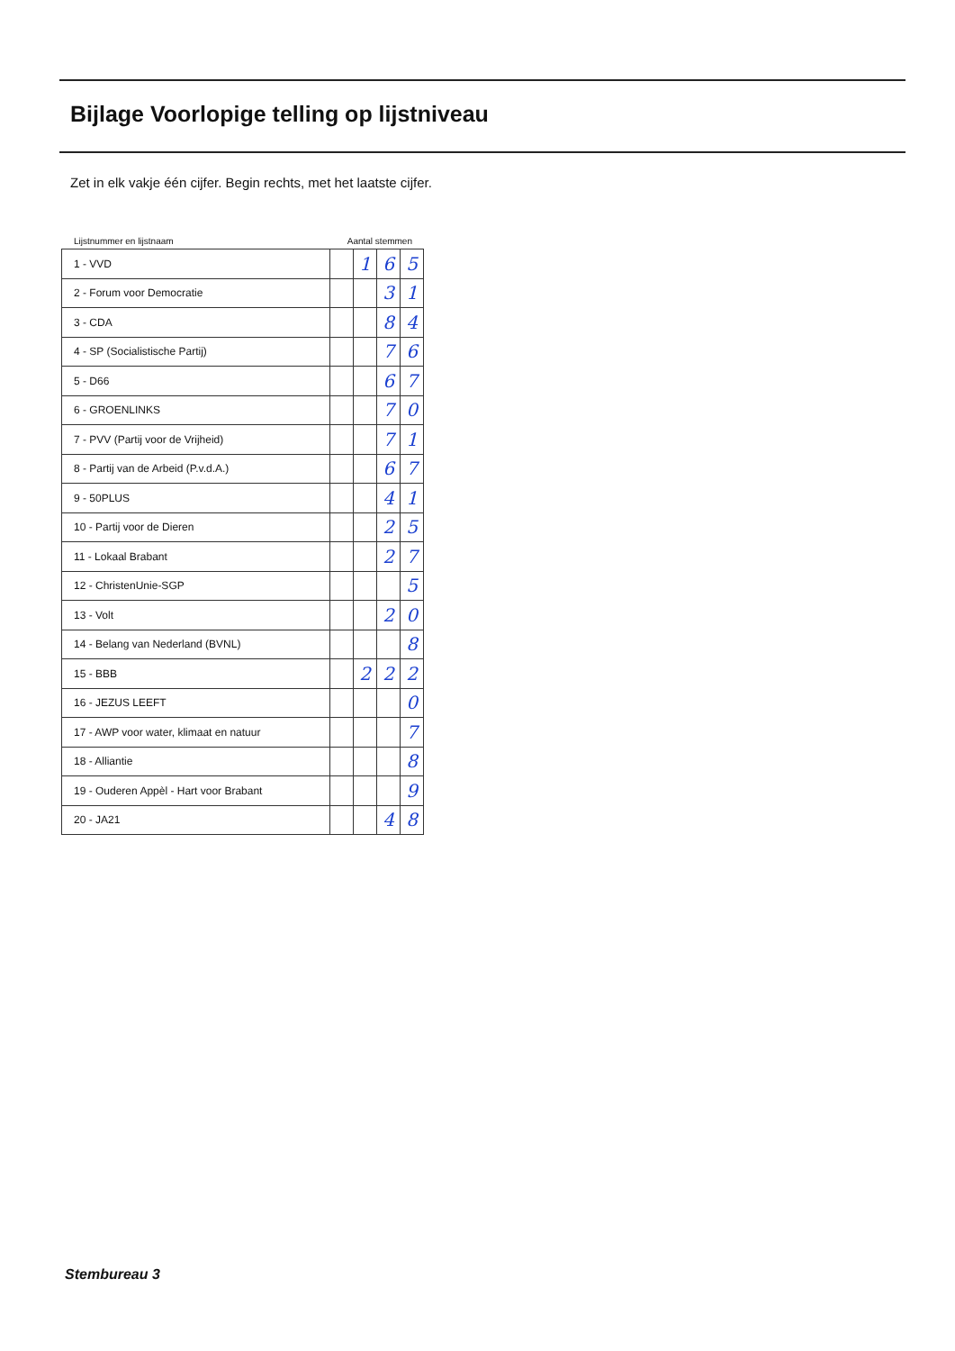Bijlage Voorlopige telling op lijstniveau
Zet in elk vakje één cijfer. Begin rechts, met het laatste cijfer.
Lijstnummer en lijstnaam Aantal stemmen
| 1 - VVD | | 1 | 6 | 5 |
| 2 - Forum voor Democratie | | | 3 | 1 |
| 3 - CDA | | | 8 | 4 |
| 4 - SP (Socialistische Partij) | | | 7 | 6 |
| 5 - D66 | | | 6 | 7 |
| 6 - GROENLINKS | | | 7 | 0 |
| 7 - PVV (Partij voor de Vrijheid) | | | 7 | 1 |
| 8 - Partij van de Arbeid (P.v.d.A.) | | | 6 | 7 |
| 9 - 50PLUS | | | 4 | 1 |
| 10 - Partij voor de Dieren | | | 2 | 5 |
| 11 - Lokaal Brabant | | | 2 | 7 |
| 12 - ChristenUnie-SGP | | | | 5 |
| 13 - Volt | | | 2 | 0 |
| 14 - Belang van Nederland (BVNL) | | | | 8 |
| 15 - BBB | | 2 | 2 | 2 |
| 16 - JEZUS LEEFT | | | | 0 |
| 17 - AWP voor water, klimaat en natuur | | | | 7 |
| 18 - Alliantie | | | | 8 |
| 19 - Ouderen Appèl - Hart voor Brabant | | | | 9 |
| 20 - JA21 | | | 4 | 8 |
Stembureau 3